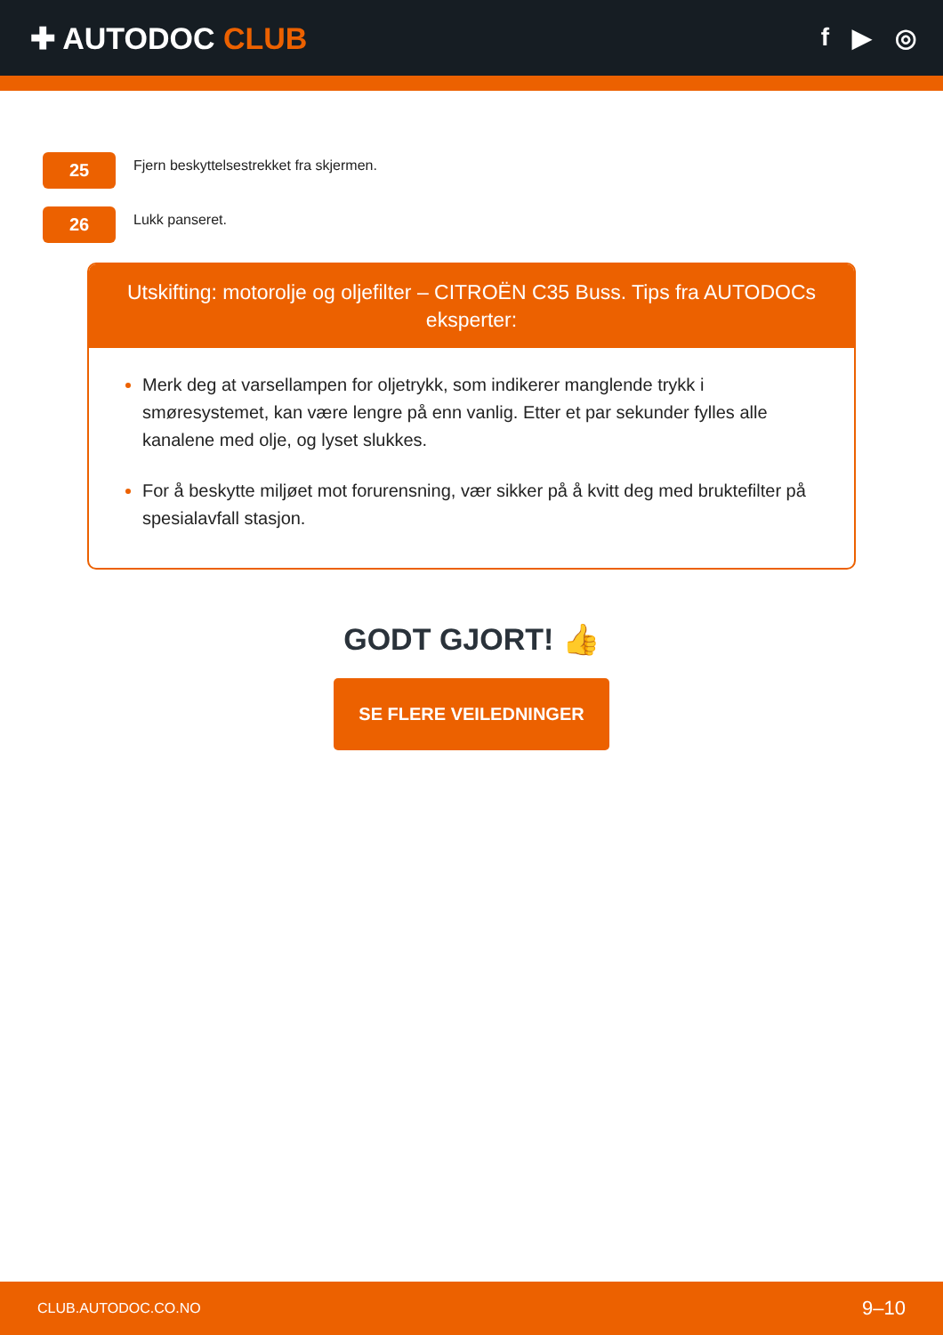✚ AUTODOC CLUB
f ▶ ◎
25
Fjern beskyttelsestrekket fra skjermen.
26
Lukk panseret.
Utskifting: motorolje og oljefilter – CITROËN C35 Buss. Tips fra AUTODOCs eksperter:
Merk deg at varsellampen for oljetrykk, som indikerer manglende trykk i smøresystemet, kan være lengre på enn vanlig. Etter et par sekunder fylles alle kanalene med olje, og lyset slukkes.
For å beskytte miljøet mot forurensning, vær sikker på å kvitt deg med bruktefilter på spesialavfall stasjon.
GODT GJORT! 👍
SE FLERE VEILEDNINGER
CLUB.AUTODOC.CO.NO 9–10